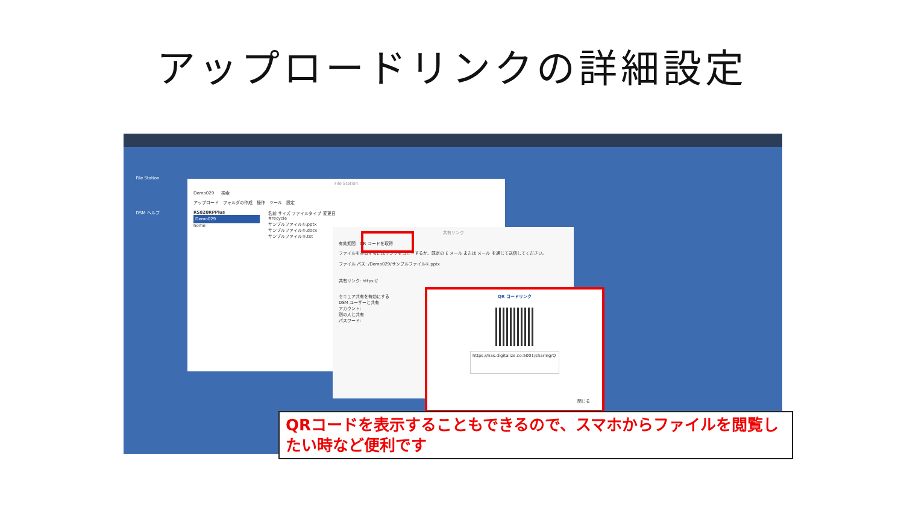アップロードリンクの詳細設定
File Station
DSM ヘルプ
File Station
Demo029 　 検索
アップロード　フォルダの作成　操作　ツール　設定
RS820RPPlus
Demo029
home
名前 サイズ ファイルタイプ 変更日
#recycle
サンプルファイル①.pptx
サンプルファイル②.docx
サンプルファイル③.txt
共有リンク
有効期間　QR コードを取得
ファイルを共有するにはリンクをコピーするか、既定の E メール または メール を通じて送信してください。
ファイル パス: /Demo029/サンプルファイル①.pptx
共有リンク: https://
セキュア共有を有効にする
DSM ユーザーと共有
アカウント:
別の人と共有
パスワード:
QR コードリンク
https://nas.digitalize.co:5001/sharing/Q
閉じる
QRコードを表示することもできるので、スマホからファイルを閲覧したい時など便利です